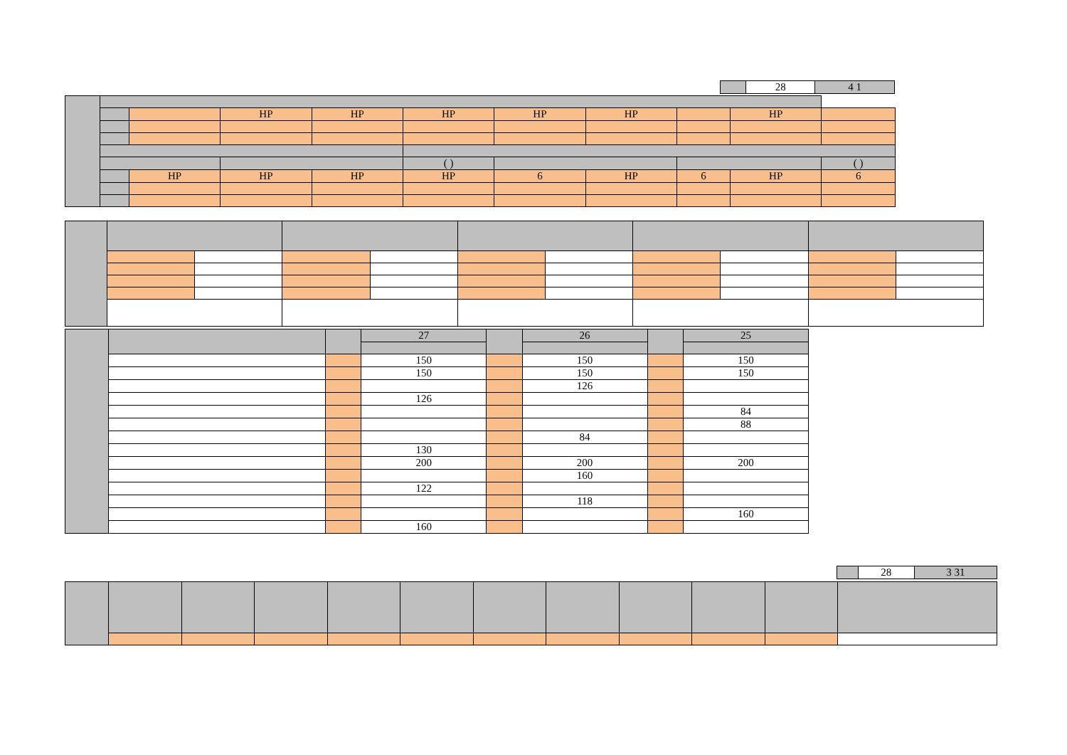| | 28 | 4 1 |
| | | | HP | HP | HP | HP | HP | | HP | |
| | | | | | ( ) | | | | | ( ) |
| | | HP | HP | HP | HP | 6 | HP | 6 | HP | 6 |
| | | | 27 | | 26 | | 25 |
| | | | 150 | | 150 | | 150 |
| | | | 150 | | 150 | | 150 |
| | | | | | 126 | | |
| | | | 126 | | | | |
| | | | | | | | 84 |
| | | | | | | | 88 |
| | | | | | 84 | | |
| | | | 130 | | | | |
| | | | 200 | | 200 | | 200 |
| | | | | | 160 | | |
| | | | 122 | | | | |
| | | | | | 118 | | |
| | | | | | | | 160 |
| | | | 160 | | | | |
| | 28 | 3 31 |